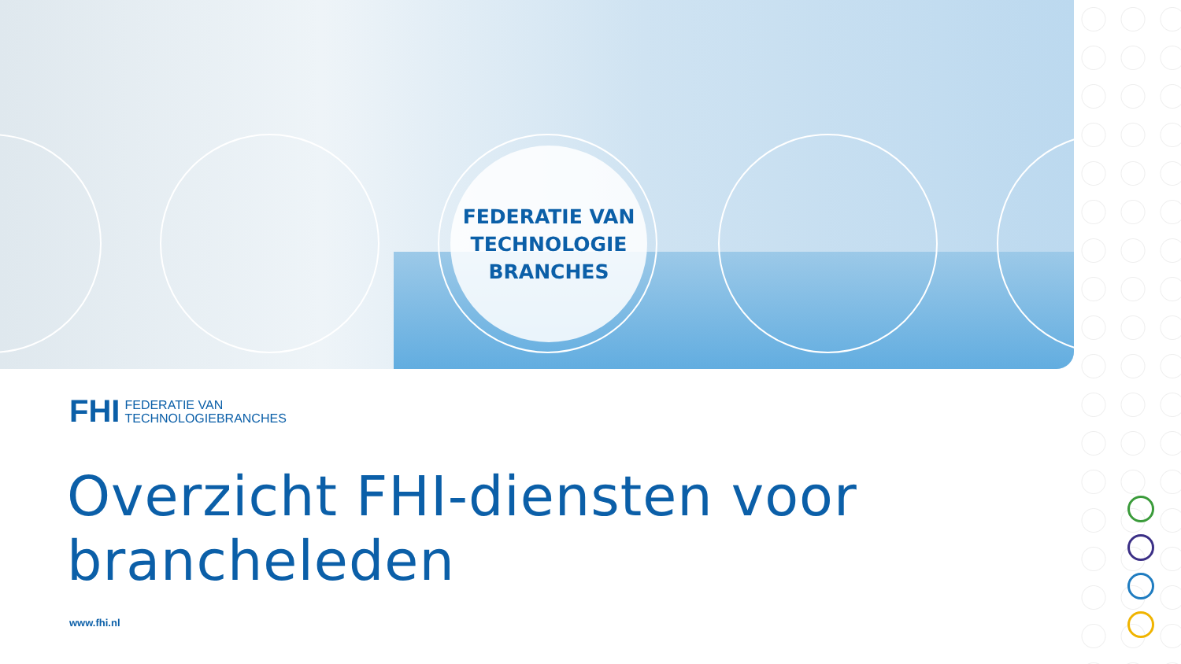FEDERATIE VAN
TECHNOLOGIE
BRANCHES
FHI FEDERATIE VAN
TECHNOLOGIEBRANCHES
Overzicht FHI-diensten voor brancheleden
www.fhi.nl